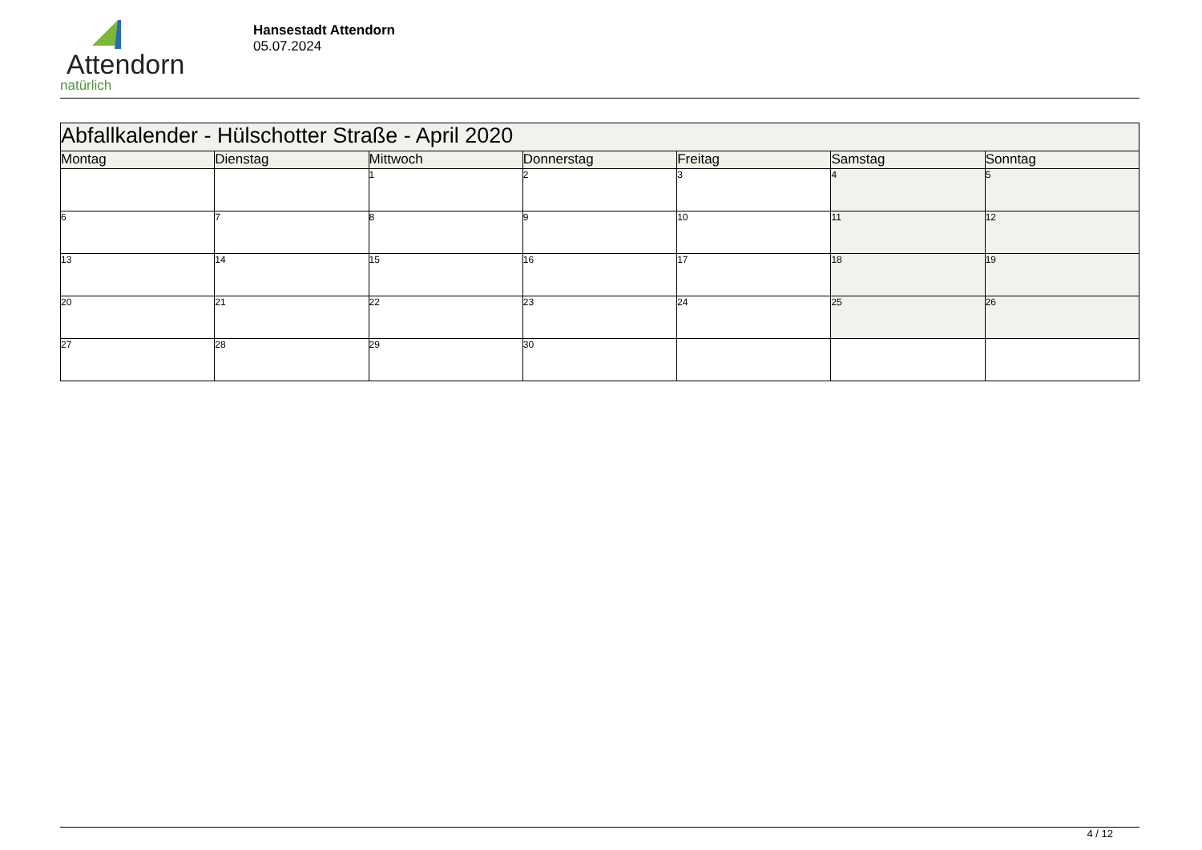Attendorn
natürlich
Hansestadt Attendorn
05.07.2024
| Abfallkalender - Hülschotter Straße - April 2020 | | | | | | |
| --- | --- | --- | --- | --- | --- | --- |
| Montag | Dienstag | Mittwoch | Donnerstag | Freitag | Samstag | Sonntag |
| | | 1 | 2 | 3 | 4 | 5 |
| 6 | 7 | 8 | 9 | 10 | 11 | 12 |
| 13 | 14 | 15 | 16 | 17 | 18 | 19 |
| 20 | 21 | 22 | 23 | 24 | 25 | 26 |
| 27 | 28 | 29 | 30 | | | |
4 / 12